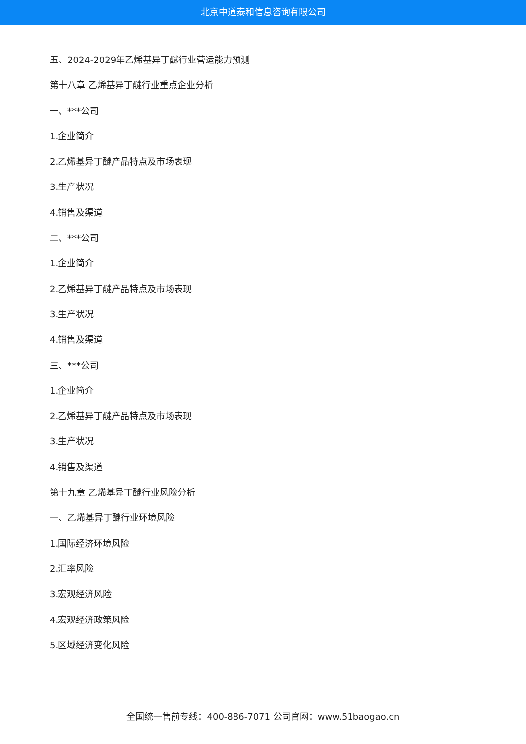北京中道泰和信息咨询有限公司
五、2024-2029年乙烯基异丁醚行业营运能力预测
第十八章 乙烯基异丁醚行业重点企业分析
一、***公司
1.企业简介
2.乙烯基异丁醚产品特点及市场表现
3.生产状况
4.销售及渠道
二、***公司
1.企业简介
2.乙烯基异丁醚产品特点及市场表现
3.生产状况
4.销售及渠道
三、***公司
1.企业简介
2.乙烯基异丁醚产品特点及市场表现
3.生产状况
4.销售及渠道
第十九章 乙烯基异丁醚行业风险分析
一、乙烯基异丁醚行业环境风险
1.国际经济环境风险
2.汇率风险
3.宏观经济风险
4.宏观经济政策风险
5.区域经济变化风险
全国统一售前专线：400-886-7071 公司官网：www.51baogao.cn